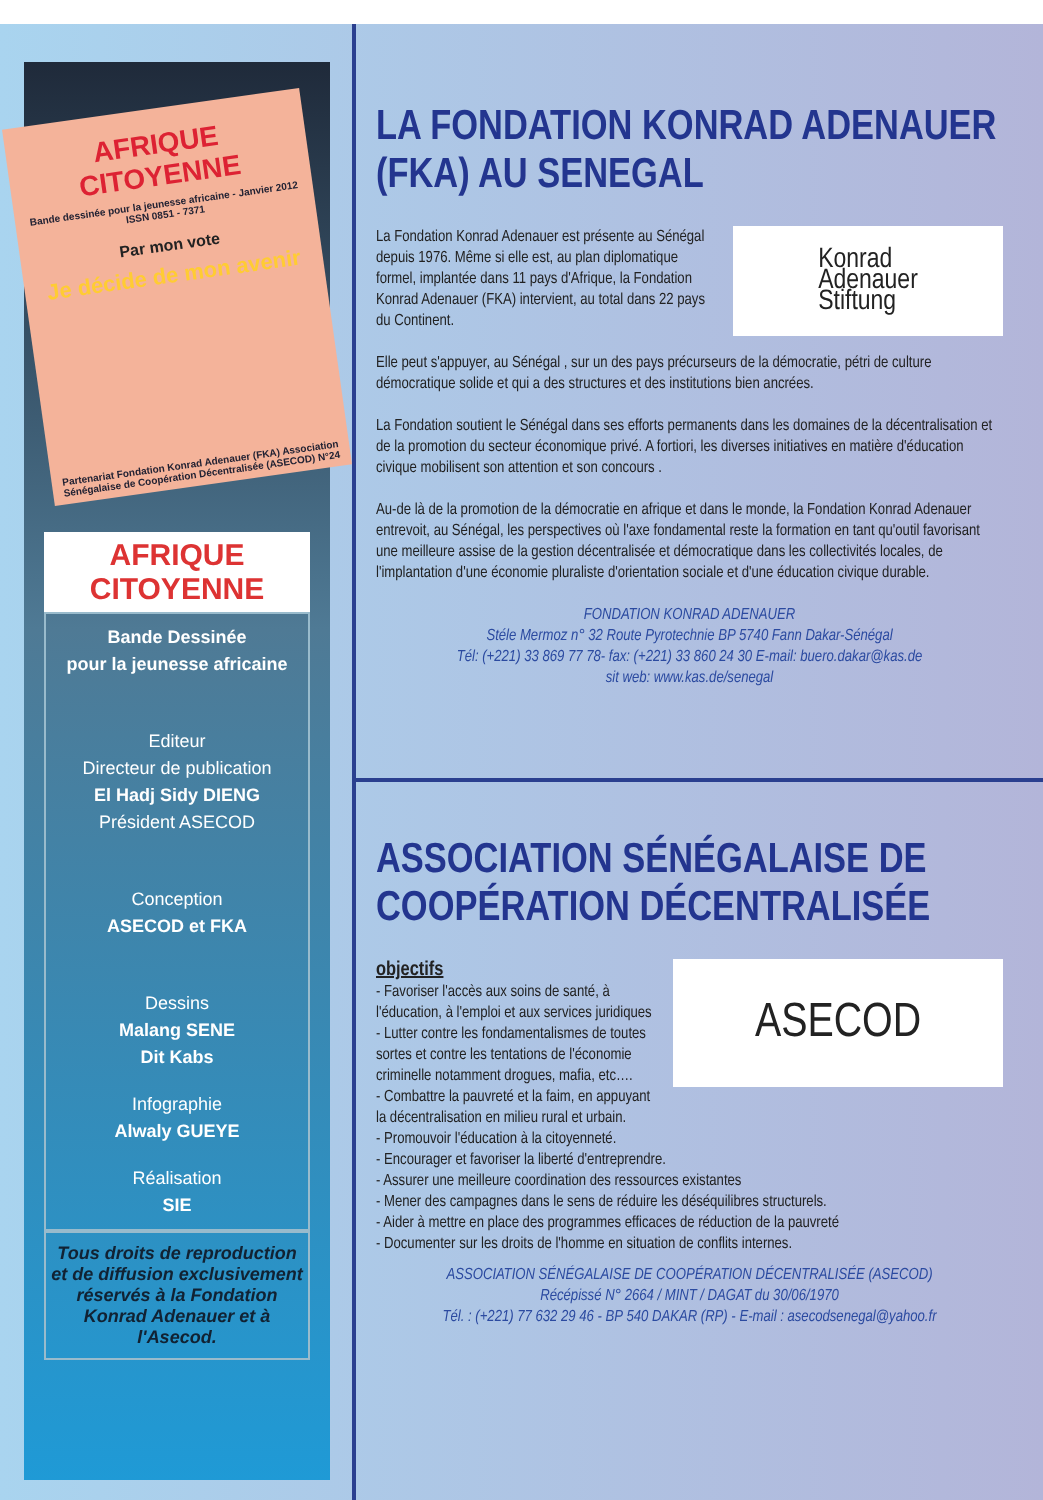AFRIQUE
CITOYENNE
Bande dessinée pour la jeunesse africaine - Janvier 2012 ISSN 0851 - 7371
Par mon vote
Je décide de mon avenir
Partenariat Fondation Konrad Adenauer (FKA) Association Sénégalaise de Coopération Décentralisée (ASECOD) N°24
AFRIQUE
CITOYENNE
Bande Dessinée
pour la jeunesse africaine
Editeur
Directeur de publication
El Hadj Sidy DIENG
Président ASECOD
Conception
ASECOD et FKA
Dessins
Malang SENE
Dit Kabs
Infographie
Alwaly GUEYE
Réalisation
SIE
Tous droits de reproduction et de diffusion exclusivement réservés à la Fondation Konrad Adenauer et à l'Asecod.
LA FONDATION KONRAD ADENAUER (FKA) AU SENEGAL
Konrad
Adenauer
Stiftung
La Fondation Konrad Adenauer est présente au Sénégal depuis 1976. Même si elle est, au plan diplomatique formel, implantée dans 11 pays d'Afrique, la Fondation Konrad Adenauer (FKA) intervient, au total dans 22 pays du Continent.
Elle peut s'appuyer, au Sénégal , sur un des pays précurseurs de la démocratie, pétri de culture démocratique solide et qui a des structures et des institutions bien ancrées.
La Fondation soutient le Sénégal dans ses efforts permanents dans les domaines de la décentralisation et de la promotion du secteur économique privé. A fortiori, les diverses initiatives en matière d'éducation civique mobilisent son attention et son concours .
Au-de là de la promotion de la démocratie en afrique et dans le monde, la Fondation Konrad Adenauer entrevoit, au Sénégal, les perspectives où l'axe fondamental reste la formation en tant qu'outil favorisant une meilleure assise de la gestion décentralisée et démocratique dans les collectivités locales, de l'implantation d'une économie pluraliste d'orientation sociale et d'une éducation civique durable.
FONDATION KONRAD ADENAUER
Stéle Mermoz n° 32 Route Pyrotechnie BP 5740 Fann Dakar-Sénégal
Tél: (+221) 33 869 77 78- fax: (+221) 33 860 24 30 E-mail: buero.dakar@kas.de
sit web: www.kas.de/senegal
ASSOCIATION SÉNÉGALAISE DE COOPÉRATION DÉCENTRALISÉE
ASECOD
objectifs
- Favoriser l'accès aux soins de santé, à l'éducation, à l'emploi et aux services juridiques
- Lutter contre les fondamentalismes de toutes sortes et contre les tentations de l'économie criminelle notamment drogues, mafia, etc….
- Combattre la pauvreté et la faim, en appuyant la décentralisation en milieu rural et urbain.
- Promouvoir l'éducation à la citoyenneté.
- Encourager et favoriser la liberté d'entreprendre.
- Assurer une meilleure coordination des ressources existantes
- Mener des campagnes dans le sens de réduire les déséquilibres structurels.
- Aider à mettre en place des programmes efficaces de réduction de la pauvreté
- Documenter sur les droits de l'homme en situation de conflits internes.
ASSOCIATION SÉNÉGALAISE DE COOPÉRATION DÉCENTRALISÉE (ASECOD)
Récépissé N° 2664 / MINT / DAGAT du 30/06/1970
Tél. : (+221) 77 632 29 46 - BP 540 DAKAR (RP) - E-mail : asecodsenegal@yahoo.fr